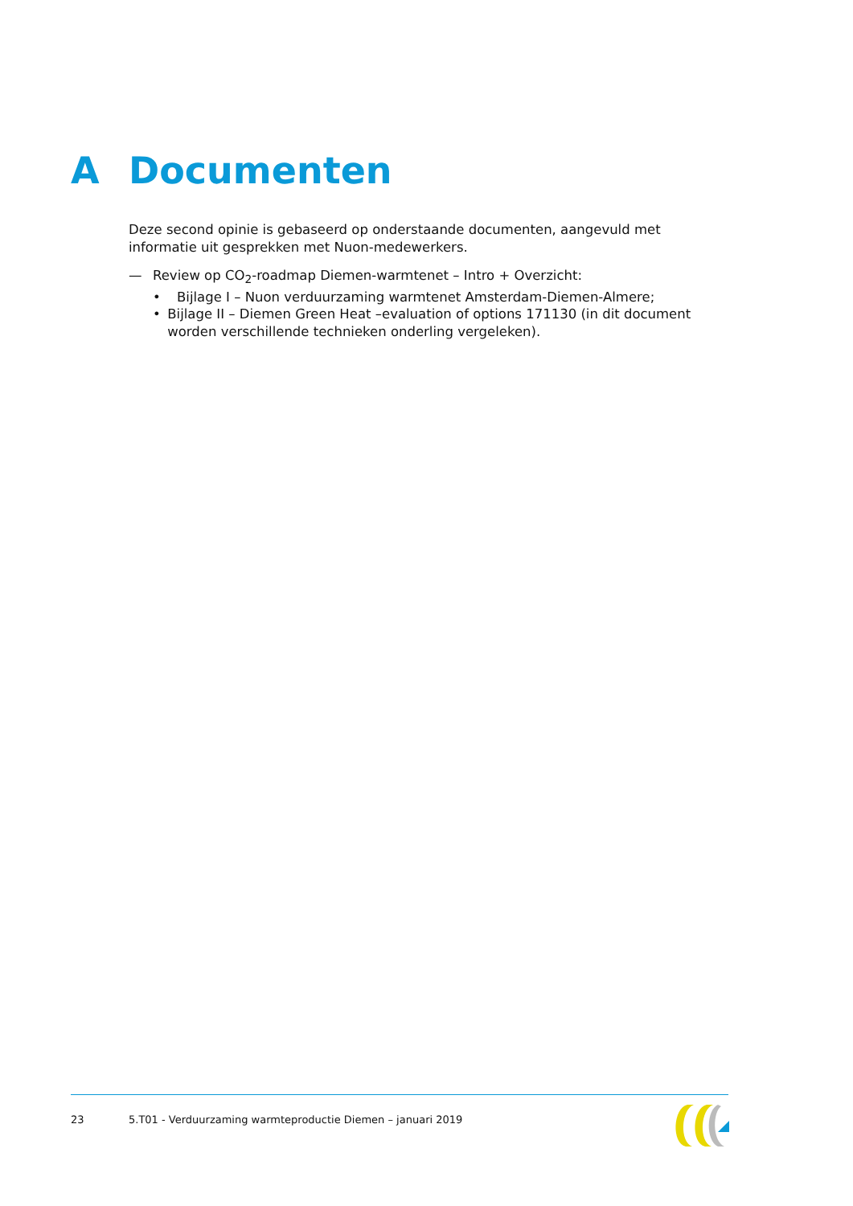A Documenten
Deze second opinie is gebaseerd op onderstaande documenten, aangevuld met informatie uit gesprekken met Nuon-medewerkers.
— Review op CO<sub>2</sub>-roadmap Diemen-warmtenet – Intro + Overzicht:
• Bijlage I – Nuon verduurzaming warmtenet Amsterdam-Diemen-Almere;
• Bijlage II – Diemen Green Heat –evaluation of options 171130 (in dit document worden verschillende technieken onderling vergeleken).
23 5.T01 - Verduurzaming warmteproductie Diemen – januari 2019